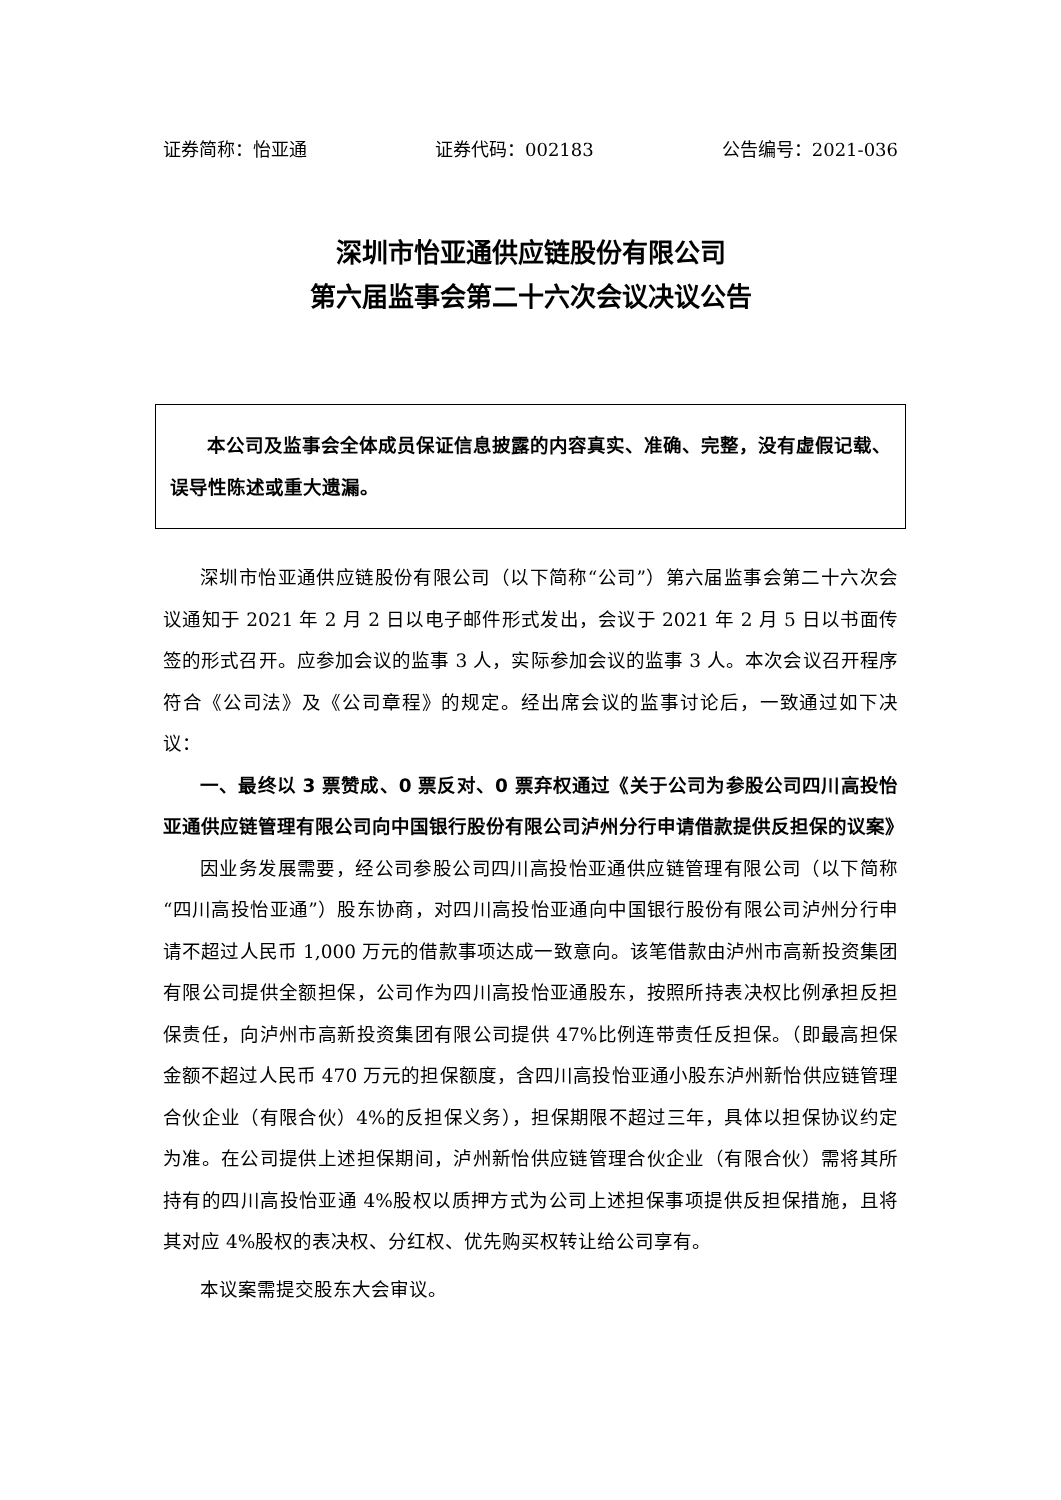证券简称：怡亚通 证券代码：002183 公告编号：2021-036
深圳市怡亚通供应链股份有限公司
第六届监事会第二十六次会议决议公告
本公司及监事会全体成员保证信息披露的内容真实、准确、完整，没有虚假记载、误导性陈述或重大遗漏。
深圳市怡亚通供应链股份有限公司（以下简称“公司”）第六届监事会第二十六次会议通知于 2021 年 2 月 2 日以电子邮件形式发出，会议于 2021 年 2 月 5 日以书面传签的形式召开。应参加会议的监事 3 人，实际参加会议的监事 3 人。本次会议召开程序符合《公司法》及《公司章程》的规定。经出席会议的监事讨论后，一致通过如下决议：
一、最终以 3 票赞成、0 票反对、0 票弃权通过《关于公司为参股公司四川高投怡亚通供应链管理有限公司向中国银行股份有限公司泸州分行申请借款提供反担保的议案》
因业务发展需要，经公司参股公司四川高投怡亚通供应链管理有限公司（以下简称“四川高投怡亚通”）股东协商，对四川高投怡亚通向中国银行股份有限公司泸州分行申请不超过人民币 1,000 万元的借款事项达成一致意向。该笔借款由泸州市高新投资集团有限公司提供全额担保，公司作为四川高投怡亚通股东，按照所持表决权比例承担反担保责任，向泸州市高新投资集团有限公司提供 47%比例连带责任反担保。（即最高担保金额不超过人民币 470 万元的担保额度，含四川高投怡亚通小股东泸州新怡供应链管理合伙企业（有限合伙）4%的反担保义务），担保期限不超过三年，具体以担保协议约定为准。在公司提供上述担保期间，泸州新怡供应链管理合伙企业（有限合伙）需将其所持有的四川高投怡亚通 4%股权以质押方式为公司上述担保事项提供反担保措施，且将其对应 4%股权的表决权、分红权、优先购买权转让给公司享有。
本议案需提交股东大会审议。